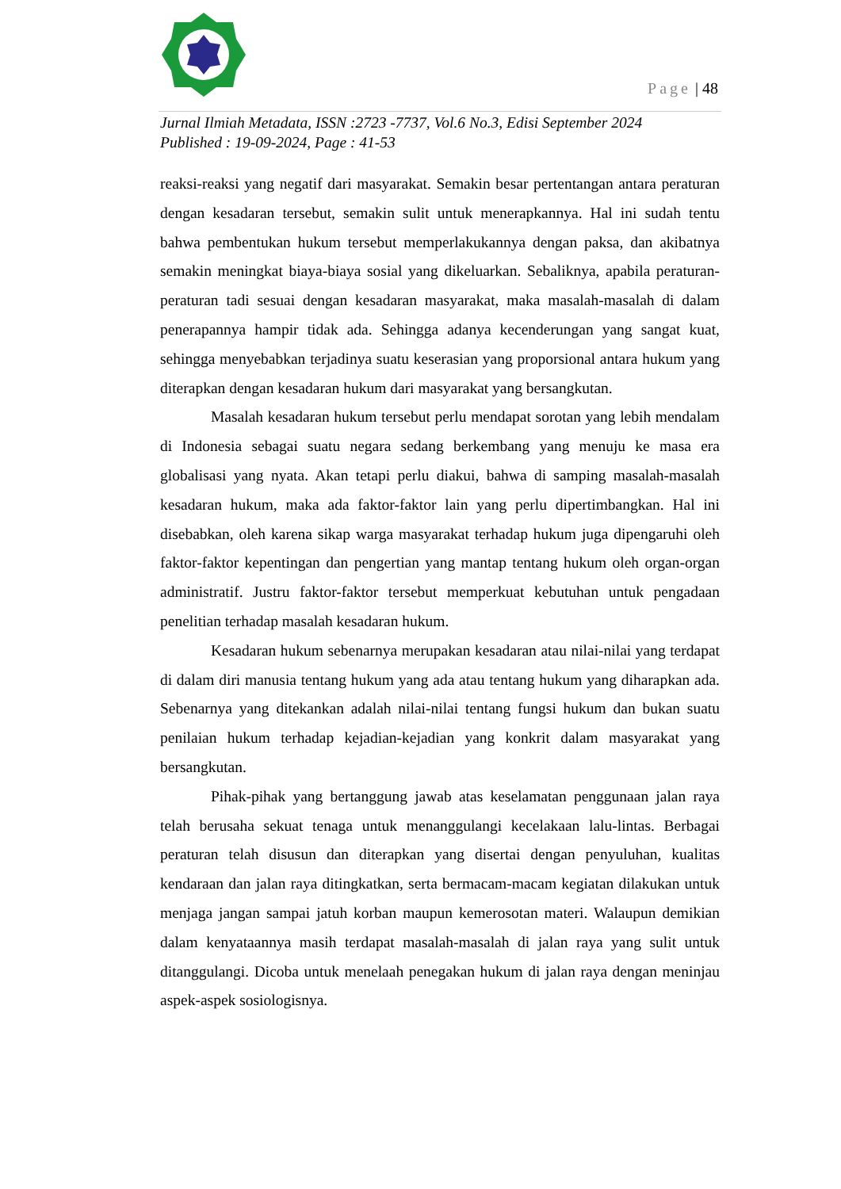Page | 48
Jurnal Ilmiah Metadata, ISSN :2723 -7737, Vol.6 No.3, Edisi September 2024
Published : 19-09-2024, Page : 41-53
reaksi-reaksi yang negatif dari masyarakat. Semakin besar pertentangan antara peraturan dengan kesadaran tersebut, semakin sulit untuk menerapkannya. Hal ini sudah tentu bahwa pembentukan hukum tersebut memperlakukannya dengan paksa, dan akibatnya semakin meningkat biaya-biaya sosial yang dikeluarkan. Sebaliknya, apabila peraturan-peraturan tadi sesuai dengan kesadaran masyarakat, maka masalah-masalah di dalam penerapannya hampir tidak ada. Sehingga adanya kecenderungan yang sangat kuat, sehingga menyebabkan terjadinya suatu keserasian yang proporsional antara hukum yang diterapkan dengan kesadaran hukum dari masyarakat yang bersangkutan.
Masalah kesadaran hukum tersebut perlu mendapat sorotan yang lebih mendalam di Indonesia sebagai suatu negara sedang berkembang yang menuju ke masa era globalisasi yang nyata. Akan tetapi perlu diakui, bahwa di samping masalah-masalah kesadaran hukum, maka ada faktor-faktor lain yang perlu dipertimbangkan. Hal ini disebabkan, oleh karena sikap warga masyarakat terhadap hukum juga dipengaruhi oleh faktor-faktor kepentingan dan pengertian yang mantap tentang hukum oleh organ-organ administratif. Justru faktor-faktor tersebut memperkuat kebutuhan untuk pengadaan penelitian terhadap masalah kesadaran hukum.
Kesadaran hukum sebenarnya merupakan kesadaran atau nilai-nilai yang terdapat di dalam diri manusia tentang hukum yang ada atau tentang hukum yang diharapkan ada. Sebenarnya yang ditekankan adalah nilai-nilai tentang fungsi hukum dan bukan suatu penilaian hukum terhadap kejadian-kejadian yang konkrit dalam masyarakat yang bersangkutan.
Pihak-pihak yang bertanggung jawab atas keselamatan penggunaan jalan raya telah berusaha sekuat tenaga untuk menanggulangi kecelakaan lalu-lintas. Berbagai peraturan telah disusun dan diterapkan yang disertai dengan penyuluhan, kualitas kendaraan dan jalan raya ditingkatkan, serta bermacam-macam kegiatan dilakukan untuk menjaga jangan sampai jatuh korban maupun kemerosotan materi. Walaupun demikian dalam kenyataannya masih terdapat masalah-masalah di jalan raya yang sulit untuk ditanggulangi. Dicoba untuk menelaah penegakan hukum di jalan raya dengan meninjau aspek-aspek sosiologisnya.